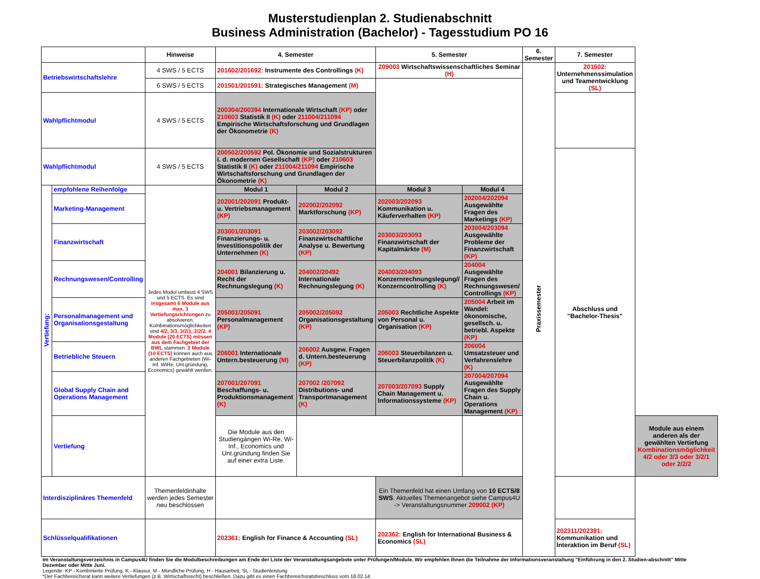Musterstudienplan 2. Studienabschnitt
Business Administration (Bachelor) - Tagesstudium PO 16
| | | Hinweise | 4. Semester | | 5. Semester | | 6. Semester | 7. Semester | |
| --- | --- | --- | --- | --- | --- | --- | --- | --- | --- |
| Betriebswirtschaftslehre | | 4 SWS / 5 ECTS | 201602/201692: Instrumente des Controllings (K) | | 209003 Wirtschaftswissenschaftliches Seminar (H) | | Praxissemester | 201502: Unternehmenssimulation und Teamentwicklung (SL) | |
| | | 6 SWS / 5 ECTS | 201501/201591: Strategisches Management (M) | | | | | | |
| Wahlpflichtmodul | | 4 SWS / 5 ECTS | 200304/200394 Internationale Wirtschaft (KP) oder 210603 Statistik II (K) oder 211004/211094 Empirische Wirtschaftsforschung und Grundlagen der Ökonometrie (K) | | | | | | |
| Wahlpflichtmodul | | 4 SWS / 5 ECTS | 200502/200592 Pol. Ökonomie und Sozialstrukturen i. d. modernen Gesellschaft (KP) oder 210603 Statistik II (K) oder 211004/211094 Empirische Wirtschaftsforschung und Grundlagen der Ökonometrie (K) | | | | | Abschluss und "Bachelor-Thesis" | |
| Vertiefung: | empfohlene Reihenfolge | Jedes Modul umfasst 4 SWS und 5 ECTS. Es sind insgesamt 6 Module aus max. 3 Vertiefungsrichtungen zu absolvieren. Kombinationsmöglichkeiten sind 4/2, 3/3, 3/2/1, 2/2/2. 4 Module (20 ECTS) müssen aus dem Fachgebiet der BWL stammen. 2 Module (10 ECTS) können auch aus anderen Fachgebieten (Wi-Inf. WiRe, Unt.gründung, Economics) gewählt werden. | Modul 1 | Modul 2 | Modul 3 | Modul 4 | | | |
| | Marketing-Management | | 202001/202091 Produkt- u. Vertriebsmanagement (KP) | 202002/202092 Marktforschung (KP) | 202003/202093 Kommunikation u. Käuferverhalten (KP) | 202004/202094 Ausgewählte Fragen des Marketings (KP) | | | |
| | Finanzwirtschaft | | 203001/203091 Finanzierungs- u. Investitionspolitik der Unternehmen (K) | 203002/203092 Finanzwirtschaftliche Analyse u. Bewertung (KP) | 203003/203093 Finanzwirtschaft der Kapitalmärkte (M) | 203004/203094 Ausgewählte Probleme der Finanzwirtschaft (KP) | | | |
| | Rechnungswesen/Controlling | | 204001 Bilanzierung u. Recht der Rechnungslegung (K) | 204002/20492 Internationale Rechnungslegung (K) | 204003/204093 Konzernrechnungslegung// Konzerncontrolling (K) | 204004 Ausgewählte Fragen des Rechnungswesen/ Controllings (KP) | | | |
| | Personalmanagement und Organisationsgestaltung | | 205001/205091 Personalmanagement (KP) | 205002/205092 Organisationsgestaltung (KP) | 205003 Rechtliche Aspekte von Personal u. Organisation (KP) | 205004 Arbeit im Wandel: ökonomische, gesellsch. u. betriebl. Aspekte (KP) | | | |
| | Betriebliche Steuern | | 206001 Internationale Untern.besteuerung (M) | 206002 Ausgew. Fragen d. Untern.besteuerung (KP) | 206003 Steuerbilanzen u. Steuerbilanzpolitik (K) | 206004 Umsatzsteuer und Verfahrenslehre (K) | | | |
| | Global Supply Chain and Operations Management | | 207001/207091 Beschaffungs- u. Produktionsmanagement (K) | 207002 /207092 Distributions- und Transportmanagement (K) | 207003/207093 Supply Chain Management u. Informationssysteme (KP) | 207004/207094 Ausgewählte Fragen des Supply Chain u. Operations Management (KP) | | | |
| | Vertiefung | | Die Module aus den Studiengängen Wi-Re, Wi-Inf., Economics und Unt.gründung finden Sie auf einer extra Liste. | | | | | | Module aus einem anderen als der gewählten Vertiefung Kombinationsmöglichkeit 4/2 oder 3/3 oder 3/2/1 oder 2/2/2 |
| Interdisziplinäres Themenfeld | | Themenfeldinhalte werden jedes Semester neu beschlossen | | | Ein Themenfeld hat einen Umfang von 10 ECTS/8 SWS . Aktuelles Themenangebot siehe Campus4U -> Veranstaltungsnummer 209002 (KP) | | | | |
| Schlüsselqualifikationen | | | 202361: English for Finance & Accounting (SL) | | 202362: English for International Business & Economics (SL) | | | 202311/202391: Kommunikation und Interaktion im Beruf (SL) | |
Im Veranstaltungsverzeichnis in Campus4U finden Sie die Modulbeschreibungen am Ende der Liste der Veranstaltungsangebote unter Prüfungen/Module. Wir empfehlen Ihnen die Teilnahme der Informationsveranstaltung "Einführung in den 2. Studien-abschnitt" Mitte Dezember oder Mitte Juni.
Legende: KP - Kombinierte Prüfung, K - Klausur, M - Mündliche Prüfung, H - Hausarbeit, SL - Studienleistung
*Der Fachbereichsrat kann weitere Vertiefungen (z.B. Wirtschaftsrecht) beschließen. Dazu gibt es einen Fachbereichsratsbeschluss vom 18.02.14.